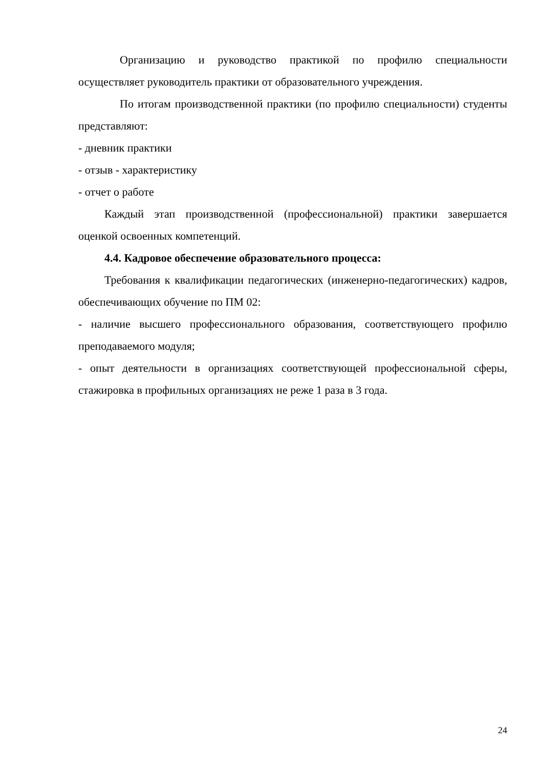Организацию и руководство практикой по профилю специальности осуществляет руководитель практики от образовательного учреждения.
По итогам производственной практики (по профилю специальности) студенты представляют:
- дневник практики
- отзыв - характеристику
- отчет о работе
Каждый этап производственной (профессиональной) практики завершается оценкой освоенных компетенций.
4.4. Кадровое обеспечение образовательного процесса:
Требования к квалификации педагогических (инженерно-педагогических) кадров, обеспечивающих обучение по ПМ 02:
- наличие высшего профессионального образования, соответствующего профилю преподаваемого модуля;
- опыт деятельности в организациях соответствующей профессиональной сферы, стажировка в профильных организациях не реже 1 раза в 3 года.
24